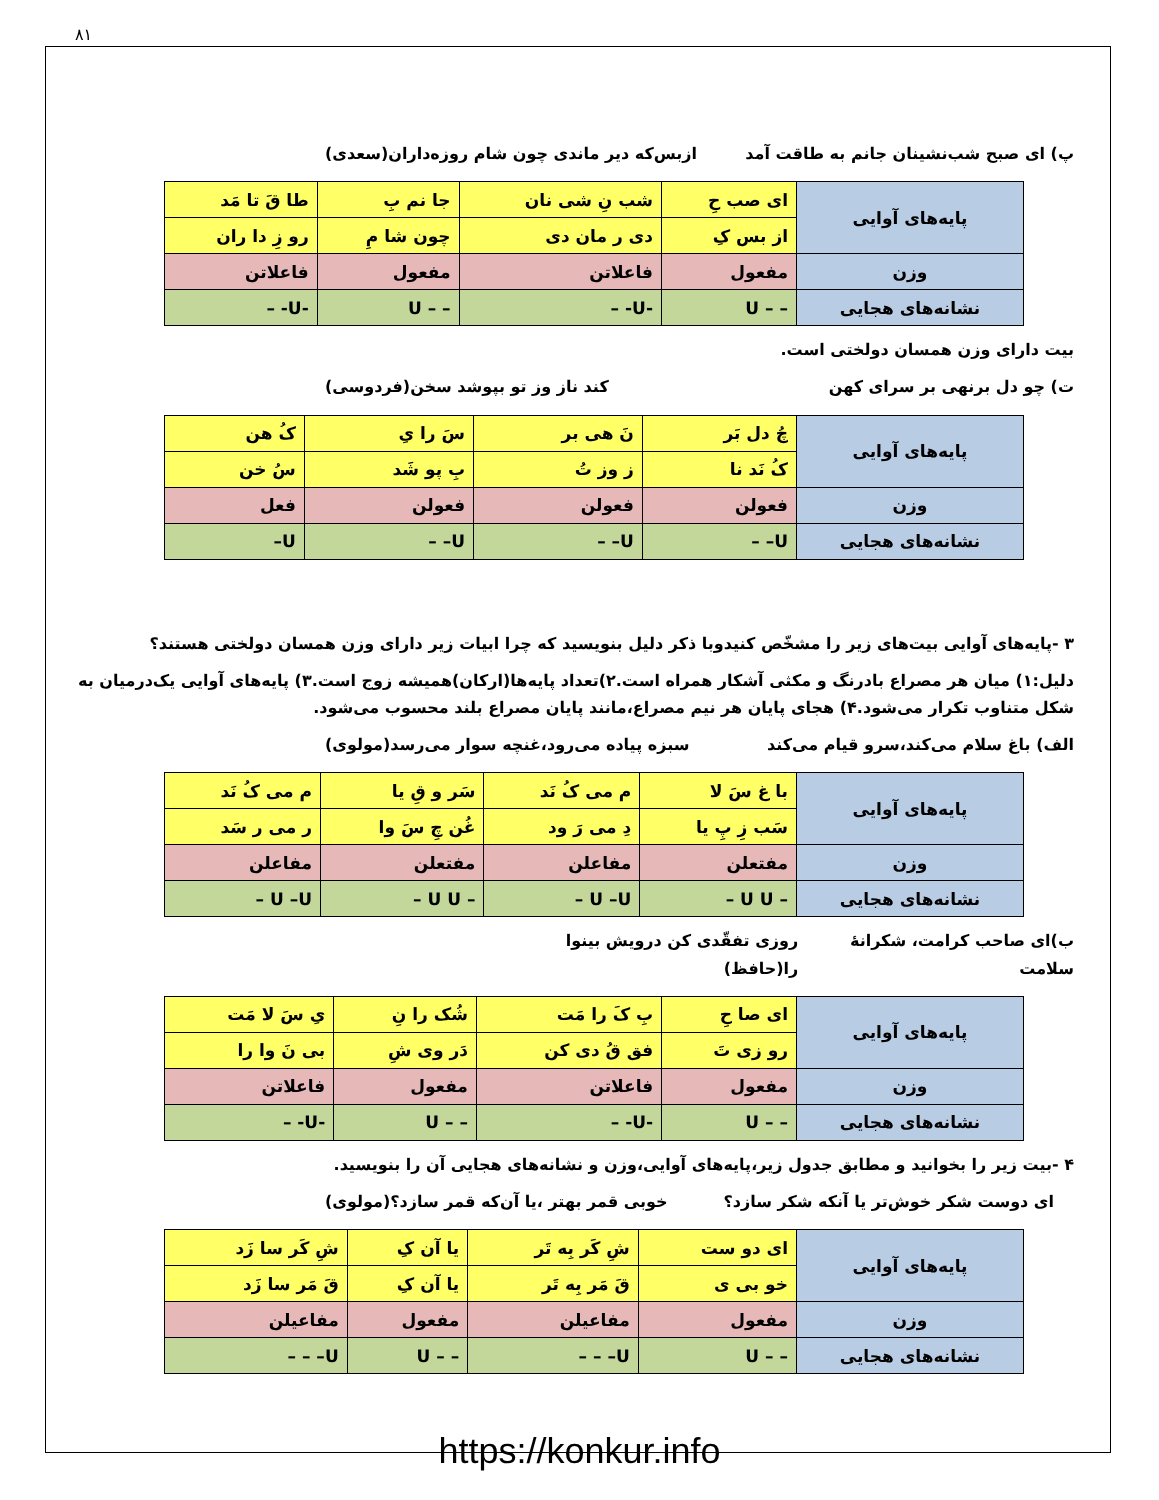۸۱
پ) ای صبح شب‌نشینان جانم به طاقت آمد ازبس‌که دیر ماندی چون شام روزه‌داران(سعدی)
| پایه‌های آوایی | ای صب حِ | شب نِ شی نان | جا نم بِ | طا قَ تا مَد |
| | از بس کِ | دی ر مان دی | چون شا مِ | رو زِ دا ران |
| وزن | مفعول | فاعلاتن | مفعول | فاعلاتن |
| نشانه‌های هجایی | – – U | -U- – | – – U | -U- – |
بیت دارای وزن همسان دولختی است.
ت) چو دل برنهی بر سرای کهن کند ناز وز تو بپوشد سخن(فردوسی)
| پایه‌های آوایی | چُ دل بَر | نَ هی بر | سَ را یِ | کُ هن |
| | کُ نَد نا | ز وز تُ | بِ پو شَد | سُ خن |
| وزن | فعولن | فعولن | فعولن | فعل |
| نشانه‌های هجایی | U– – | U– – | U– – | U– |
۳ -پایه‌های آوایی بیت‌های زیر را مشخّص کنیدوبا ذکر دلیل بنویسید که چرا ابیات زیر دارای وزن همسان دولختی هستند؟
دلیل:۱) میان هر مصراع بادرنگ و مکثی آشکار همراه است.۲)تعداد پایه‌ها(ارکان)همیشه زوج است.۳) پایه‌های آوایی یک‌درمیان به شکل متناوب تکرار می‌شود.۴) هجای پایان هر نیم مصراع،مانند پایان مصراع بلند محسوب می‌شود.
الف) باغ سلام می‌کند،سرو قیام می‌کند سبزه پیاده می‌رود،غنچه سوار می‌رسد(مولوی)
| پایه‌های آوایی | با غ سَ لا | م می کُ نَد | سَر و قِ یا | م می کُ نَد |
| | سَب زِ پِ یا | دِ می رَ ود | غُن چِ سَ وا | ر می ر سَد |
| وزن | مفتعلن | مفاعلن | مفتعلن | مفاعلن |
| نشانه‌های هجایی | – U U – | U –U – | – U U – | U –U – |
ب)ای صاحب کرامت، شکرانهٔ سلامت روزی تفقّدی کن درویش بینوا را(حافظ)
| پایه‌های آوایی | ای صا حِ | بِ کَ را مَت | شُک را نِ | یِ سَ لا مَت |
| | رو زی تَ | فق قُ دی کن | دَر وی شِ | بی نَ وا را |
| وزن | مفعول | فاعلاتن | مفعول | فاعلاتن |
| نشانه‌های هجایی | – – U | -U- – | – – U | -U- – |
۴ -بیت زیر را بخوانید و مطابق جدول زیر،پایه‌های آوایی،وزن و نشانه‌های هجایی آن را بنویسید.
ای دوست شکر خوش‌تر یا آنکه شکر سازد؟ خوبی قمر بهتر ،یا آن‌که قمر سازد؟(مولوی)
| پایه‌های آوایی | ای دو ست | شِ کَر بِه تَر | یا آن کِ | شِ کَر سا زَد |
| | خو بی ی | قَ مَر بِه تَر | یا آن کِ | قَ مَر سا زَد |
| وزن | مفعول | مفاعیلن | مفعول | مفاعیلن |
| نشانه‌های هجایی | – – U | U– – – | – – U | U– – – |
https://konkur.info